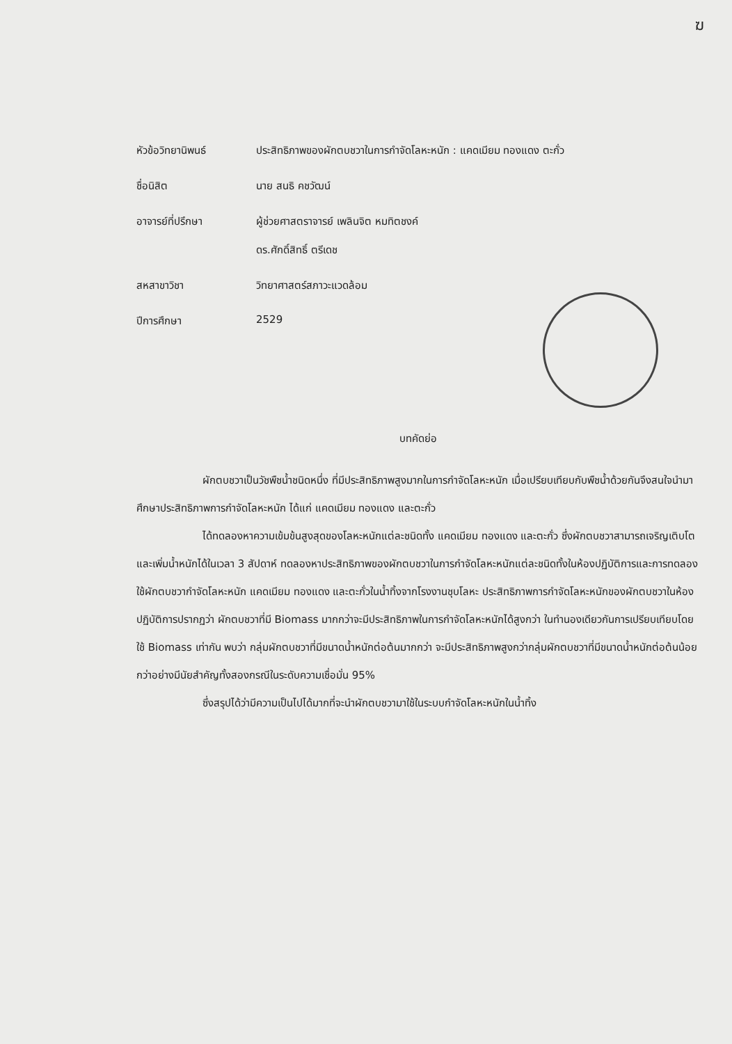ฆ
หัวข้อวิทยานิพนธ์ ประสิทธิภาพของผักตบชวาในการกำจัดโลหะหนัก : แคดเมียม ทองแดง ตะกั่ว
ชื่อนิสิต นาย สนธิ คชวัฒน์
อาจารย์ที่ปรึกษา ผู้ช่วยศาสตราจารย์ เพลินจิต หมทิตชงค์
ดร.ศักดิ์สิทธิ์ ตรีเดช
สหสาขาวิชา วิทยาศาสตร์สภาวะแวดล้อม
ปีการศึกษา 2529
บทคัดย่อ
ผักตบชวาเป็นวัชพืชน้ำชนิดหนึ่ง ที่มีประสิทธิภาพสูงมากในการกำจัดโลหะหนัก เมื่อเปรียบเทียบกับพืชน้ำด้วยกันจึงสนใจนำมาศึกษาประสิทธิภาพการกำจัดโลหะหนัก ได้แก่ แคดเมียม ทองแดง และตะกั่ว
ได้ทดลองหาความเข้มข้นสูงสุดของโลหะหนักแต่ละชนิดทั้ง แคดเมียม ทองแดง และตะกั่ว ซึ่งผักตบชวาสามารถเจริญเติบโตและเพิ่มน้ำหนักได้ในเวลา 3 สัปดาห์ ทดลองหาประสิทธิภาพของผักตบชวาในการกำจัดโลหะหนักแต่ละชนิดทั้งในห้องปฏิบัติการและการทดลองใช้ผักตบชวากำจัดโลหะหนัก แคดเมียม ทองแดง และตะกั่วในน้ำทิ้งจากโรงงานชุบโลหะ ประสิทธิภาพการกำจัดโลหะหนักของผักตบชวาในห้องปฏิบัติการปรากฏว่า ผักตบชวาที่มี Biomass มากกว่าจะมีประสิทธิภาพในการกำจัดโลหะหนักได้สูงกว่า ในทำนองเดียวกันการเปรียบเทียบโดยใช้ Biomass เท่ากัน พบว่า กลุ่มผักตบชวาที่มีขนาดน้ำหนักต่อต้นมากกว่า จะมีประสิทธิภาพสูงกว่ากลุ่มผักตบชวาที่มีขนาดน้ำหนักต่อต้นน้อยกว่าอย่างมีนัยสำคัญทั้งสองกรณีในระดับความเชื่อมั่น 95%
ซึ่งสรุปได้ว่ามีความเป็นไปได้มากที่จะนำผักตบชวามาใช้ในระบบกำจัดโลหะหนักในน้ำทิ้ง